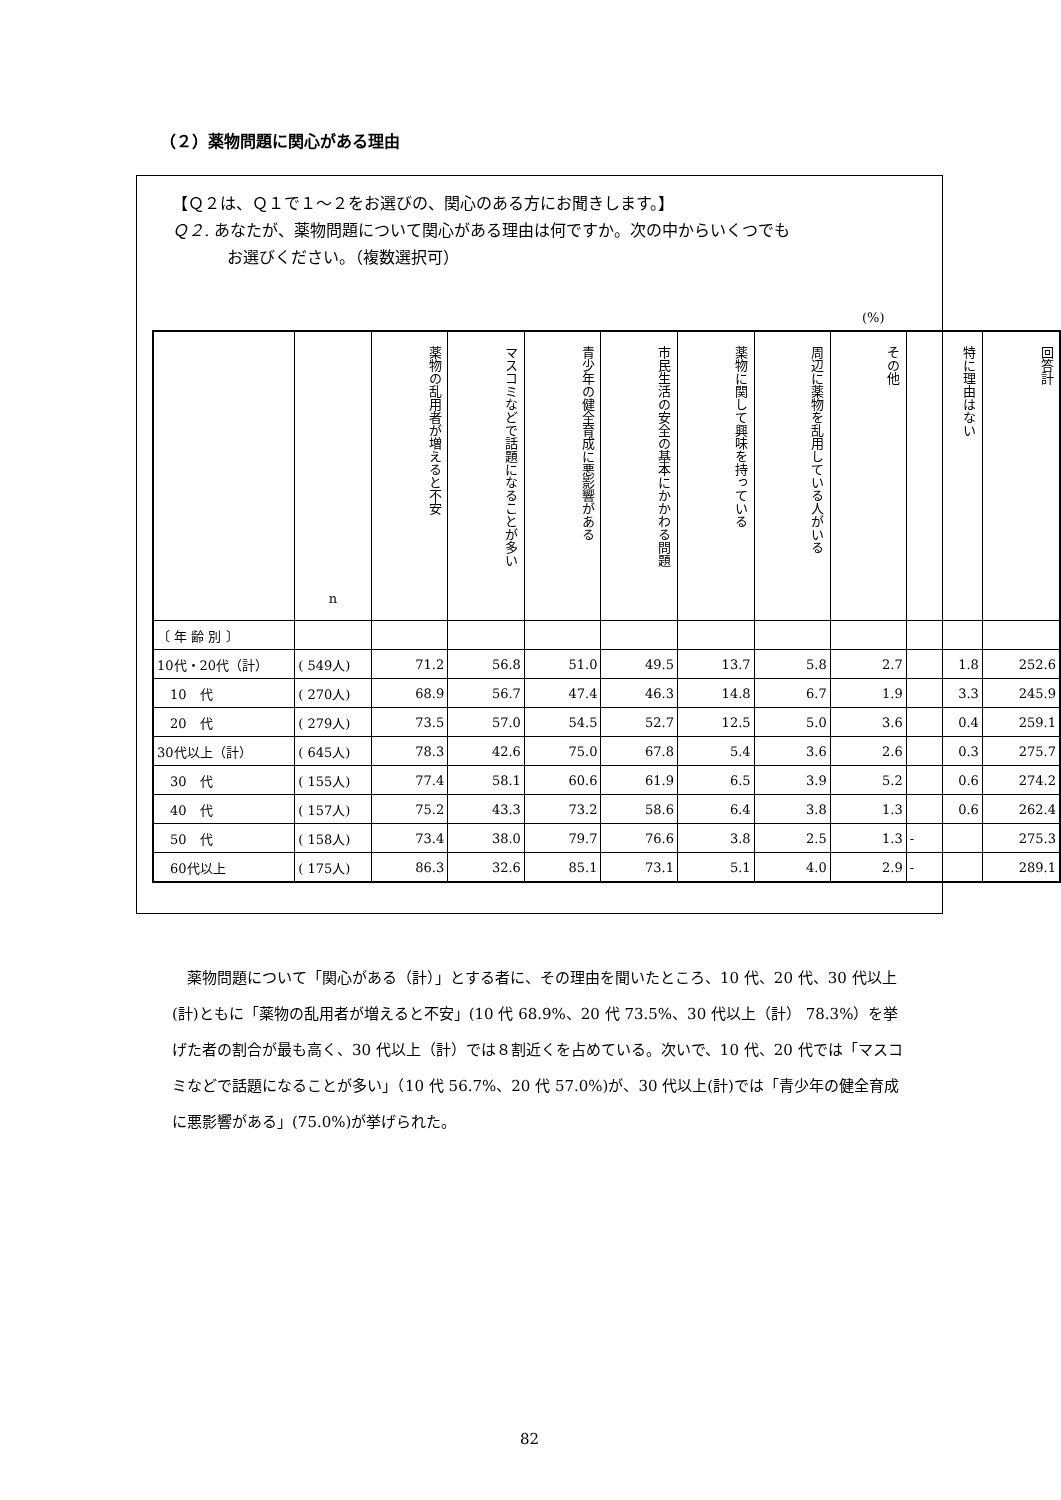（２）薬物問題に関心がある理由
【Ｑ２は、Ｑ１で１～２をお選びの、関心のある方にお聞きします。】
Ｑ２. あなたが、薬物問題について関心がある理由は何ですか。次の中からいくつでも
お選びください。（複数選択可）
(%)
| | n | 薬物の乱用者が増えると不安 | マスコミなどで話題になることが多い | 青少年の健全育成に悪影響がある | 市民生活の安全の基本にかかわる問題 | 薬物に関して興味を持っている | 周辺に薬物を乱用している人がいる | その他 | 特に理由はない | 回答計 |
| 〔 年 齢 別 〕 | | | | | | | | | | |
| 10代・20代（計） | ( 549人) | 71.2 | 56.8 | 51.0 | 49.5 | 13.7 | 5.8 | 2.7 | 1.8 | 252.6 |
| 10 代 | ( 270人) | 68.9 | 56.7 | 47.4 | 46.3 | 14.8 | 6.7 | 1.9 | 3.3 | 245.9 |
| 20 代 | ( 279人) | 73.5 | 57.0 | 54.5 | 52.7 | 12.5 | 5.0 | 3.6 | 0.4 | 259.1 |
| 30代以上（計） | ( 645人) | 78.3 | 42.6 | 75.0 | 67.8 | 5.4 | 3.6 | 2.6 | 0.3 | 275.7 |
| 30 代 | ( 155人) | 77.4 | 58.1 | 60.6 | 61.9 | 6.5 | 3.9 | 5.2 | 0.6 | 274.2 |
| 40 代 | ( 157人) | 75.2 | 43.3 | 73.2 | 58.6 | 6.4 | 3.8 | 1.3 | 0.6 | 262.4 |
| 50 代 | ( 158人) | 73.4 | 38.0 | 79.7 | 76.6 | 3.8 | 2.5 | 1.3 | - | 275.3 |
| 60代以上 | ( 175人) | 86.3 | 32.6 | 85.1 | 73.1 | 5.1 | 4.0 | 2.9 | - | 289.1 |
薬物問題について「関心がある（計）」とする者に、その理由を聞いたところ、10 代、20 代、30 代以上(計)ともに「薬物の乱用者が増えると不安」(10 代 68.9%、20 代 73.5%、30 代以上（計） 78.3%）を挙げた者の割合が最も高く、30 代以上（計）では８割近くを占めている。次いで、10 代、20 代では「マスコミなどで話題になることが多い」（10 代 56.7%、20 代 57.0%)が、30 代以上(計)では「青少年の健全育成に悪影響がある」(75.0%)が挙げられた。
82